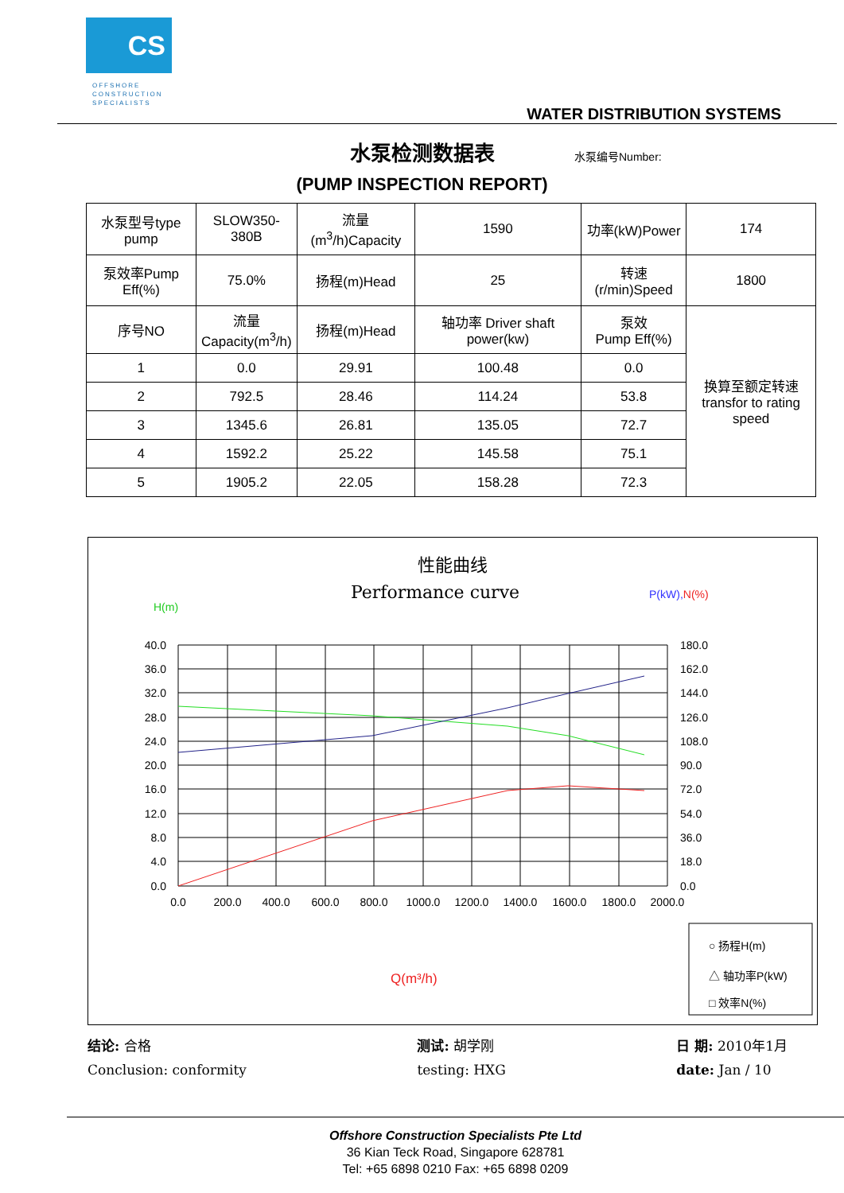CS
OFFSHORE
CONSTRUCTION
SPECIALISTS
WATER DISTRIBUTION SYSTEMS
水泵检测数据表
水泵编号Number:
(PUMP INSPECTION REPORT)
| 水泵型号type pump | SLOW350-380B | 流量(m<sup>3</sup>/h)Capacity | 1590 | 功率(kW)Power | 174 |
| 泵效率Pump Eff(%) | 75.0% | 扬程(m)Head | 25 | 转速(r/min)Speed | 1800 |
| 序号NO | 流量 Capacity(m<sup>3</sup>/h) | 扬程(m)Head | 轴功率 Driver shaft power(kw) | 泵效 Pump Eff(%) | 换算至额定转速 transfor to rating speed |
| 1 | 0.0 | 29.91 | 100.48 | 0.0 | |
| 2 | 792.5 | 28.46 | 114.24 | 53.8 | |
| 3 | 1345.6 | 26.81 | 135.05 | 72.7 | |
| 4 | 1592.2 | 25.22 | 145.58 | 75.1 | |
| 5 | 1905.2 | 22.05 | 158.28 | 72.3 | |
性能曲线
Performance curve
H(m)
P(kW),N(%)
40.0
36.0
32.0
28.0
24.0
20.0
16.0
12.0
8.0
4.0
0.0
180.0
162.0
144.0
126.0
108.0
90.0
72.0
54.0
36.0
18.0
0.0
0.0
200.0
400.0
600.0
800.0
1000.0
1200.0
1400.0
1600.0
1800.0
2000.0
Q(m³/h)
○ 扬程H(m)
△ 轴功率P(kW)
□ 效率N(%)
结论: 合格
Conclusion: conformity
测试: 胡学刚
testing: HXG
日 期: 2010年1月
date: Jan / 10
Offshore Construction Specialists Pte Ltd
36 Kian Teck Road, Singapore 628781
Tel: +65 6898 0210 Fax: +65 6898 0209